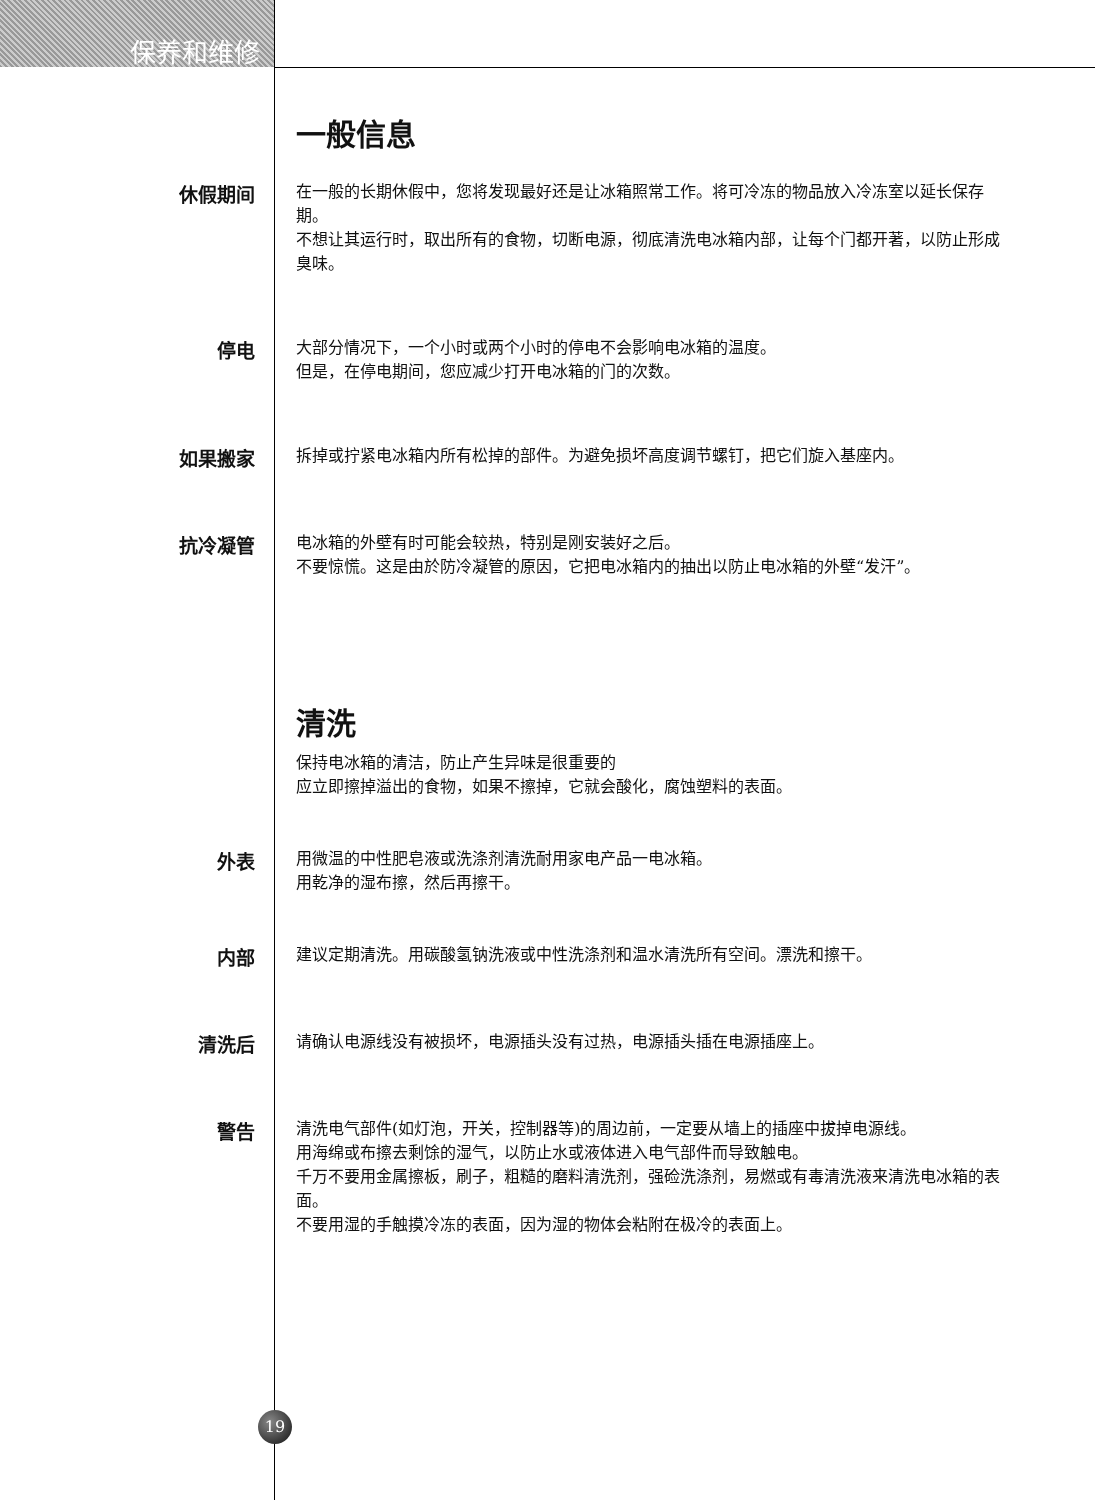保养和维修
一般信息
休假期间
在一般的长期休假中，您将发现最好还是让冰箱照常工作。将可冷冻的物品放入冷冻室以延长保存期。
不想让其运行时，取出所有的食物，切断电源，彻底清洗电冰箱内部，让每个门都开著，以防止形成臭味。
停电
大部分情况下，一个小时或两个小时的停电不会影响电冰箱的温度。
但是，在停电期间，您应减少打开电冰箱的门的次数。
如果搬家
拆掉或拧紧电冰箱内所有松掉的部件。为避免损坏高度调节螺钉，把它们旋入基座内。
抗冷凝管
电冰箱的外壁有时可能会较热，特别是刚安装好之后。
不要惊慌。这是由於防冷凝管的原因，它把电冰箱内的抽出以防止电冰箱的外壁“发汗”。
清洗
保持电冰箱的清洁，防止产生异味是很重要的
应立即擦掉溢出的食物，如果不擦掉，它就会酸化，腐蚀塑料的表面。
外表
用微温的中性肥皂液或洗涤剂清洗耐用家电产品一电冰箱。
用乾净的湿布擦，然后再擦干。
内部
建议定期清洗。用碳酸氢钠洗液或中性洗涤剂和温水清洗所有空间。漂洗和擦干。
清洗后
请确认电源线没有被损坏，电源插头没有过热，电源插头插在电源插座上。
警告
清洗电气部件(如灯泡，开关，控制器等)的周边前，一定要从墙上的插座中拔掉电源线。
用海绵或布擦去剩馀的湿气，以防止水或液体进入电气部件而导致触电。
千万不要用金属擦板，刷子，粗糙的磨料清洗剂，强硷洗涤剂，易燃或有毒清洗液来清洗电冰箱的表面。
不要用湿的手触摸冷冻的表面，因为湿的物体会粘附在极冷的表面上。
19